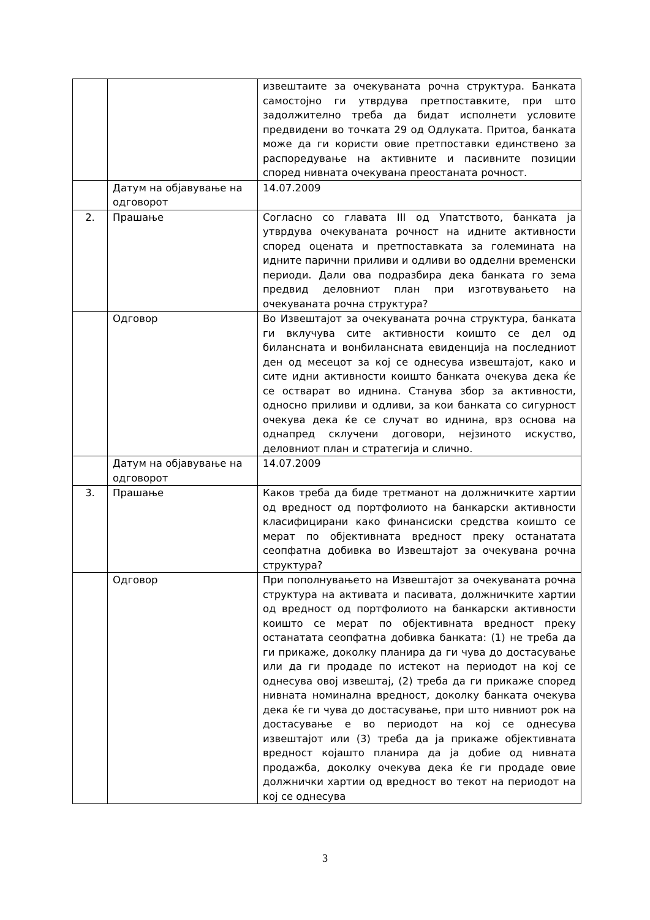| | | извештаите за очекуваната рочна структура. Банката самостојно ги утврдува претпоставките, при што задолжително треба да бидат исполнети условите предвидени во точката 29 од Одлуката. Притоа, банката може да ги користи овие претпоставки единствено за распоредување на активните и пасивните позиции според нивната очекувана преостаната рочност. |
| | Датум на објавување на одговорот | 14.07.2009 |
| 2. | Прашање | Согласно со главата III од Упатството, банката ја утврдува очекуваната рочност на идните активности според оцената и претпоставката за големината на идните парични приливи и одливи во одделни временски периоди. Дали ова подразбира дека банката го зема предвид деловниот план при изготвувањето на очекуваната рочна структура? |
| | Одговор | Во Извештајот за очекуваната рочна структура, банката ги вклучува сите активности коишто се дел од билансната и вонбилансната евиденција на последниот ден од месецот за кој се однесува извештајот, како и сите идни активности коишто банката очекува дека ќе се остварат во иднина. Станува збор за активности, односно приливи и одливи, за кои банката со сигурност очекува дека ќе се случат во иднина, врз основа на однапред склучени договори, нејзиното искуство, деловниот план и стратегија и слично. |
| | Датум на објавување на одговорот | 14.07.2009 |
| 3. | Прашање | Каков треба да биде третманот на должничките хартии од вредност од портфолиото на банкарски активности класифицирани како финансиски средства коишто се мерат по објективната вредност преку останатата сеопфатна добивка во Извештајот за очекувана рочна структура? |
| | Одговор | При пополнувањето на Извештајот за очекуваната рочна структура на активата и пасивата, должничките хартии од вредност од портфолиото на банкарски активности коишто се мерат по објективната вредност преку останатата сеопфатна добивка банката: (1) не треба да ги прикаже, доколку планира да ги чува до достасување или да ги продаде по истекот на периодот на кој се однесува овој извештај, (2) треба да ги прикаже според нивната номинална вредност, доколку банката очекува дека ќе ги чува до достасување, при што нивниот рок на достасување е во периодот на кој се однесува извештајот или (3) треба да ја прикаже објективната вредност којашто планира да ја добие од нивната продажба, доколку очекува дека ќе ги продаде овие должнички хартии од вредност во текот на периодот на кој се однесува |
3